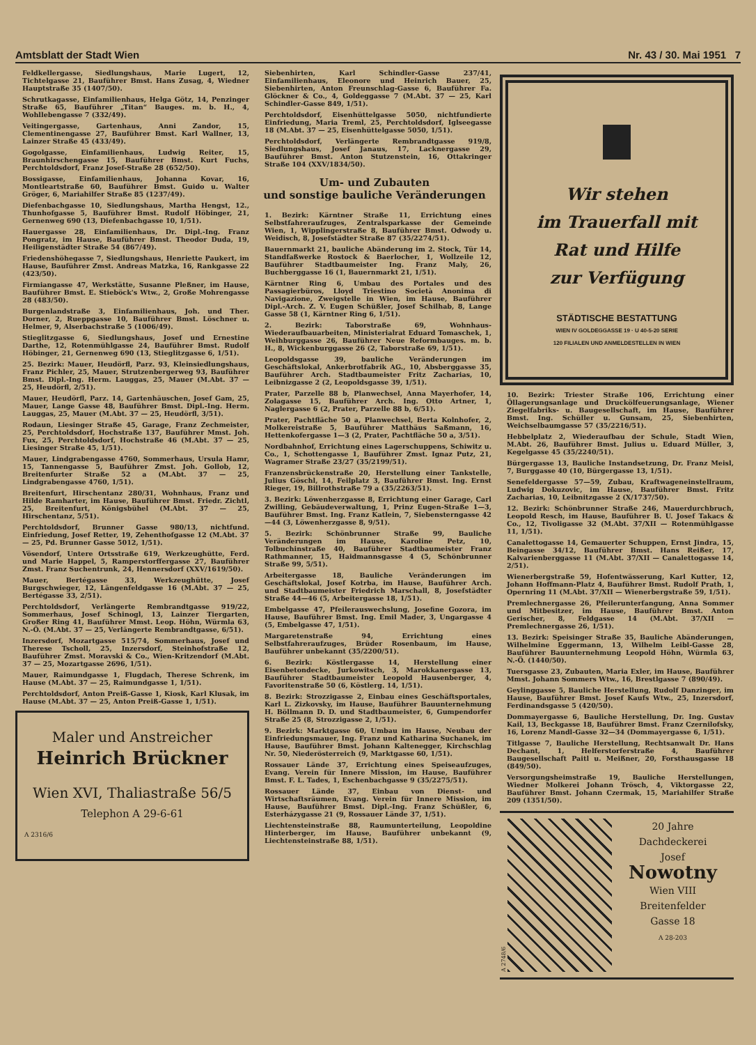Amtsblatt der Stadt Wien Nr. 43 / 30. Mai 1951 7
Feldkellergasse, Siedlungshaus, Marie Lugert, 12, Tichtelgasse 21, Bauführer Bmst. Hans Zusag, 4, Wiedner Hauptstraße 35 (1407/50).
Schrutkagasse, Einfamilienhaus, Helga Götz, 14, Penzinger Straße 65, Bauführer „Titan“ Bauges. m. b. H., 4, Wohllebengasse 7 (332/49).
Veitingergasse, Gartenhaus, Anni Zandor, 15, Clementinengasse 27, Bauführer Bmst. Karl Wallner, 13, Lainzer Straße 45 (433/49).
Gogolgasse, Einfamilienhaus, Ludwig Reiter, 15, Braunhirschengasse 15, Bauführer Bmst. Kurt Fuchs, Perchtoldsdorf, Franz Josef-Straße 28 (652/50).
Bossigasse, Einfamilienhaus, Johanna Kovar, 16, Montleartstraße 60, Bauführer Bmst. Guido u. Walter Gröger, 6, Mariahilfer Straße 85 (1237/49).
Diefenbachgasse 10, Siedlungshaus, Martha Hengst, 12., Thunhofgasse 5, Bauführer Bmst. Rudolf Höbinger, 21, Gernenweg 690 (13, Diefenbachgasse 10, 1/51).
Hauergasse 28, Einfamilienhaus, Dr. Dipl.-Ing. Franz Pongratz, im Hause, Bauführer Bmst. Theodor Duda, 19, Heiligenstädter Straße 54 (867/49).
Friedenshöhegasse 7, Siedlungshaus, Henriette Paukert, im Hause, Bauführer Zmst. Andreas Matzka, 16, Rankgasse 22 (423/50).
Firmiangasse 47, Werkstätte, Susanne Pleßner, im Hause, Bauführer Bmst. E. Stieböck's Wtw., 2, Große Mohrengasse 28 (483/50).
Burgenlandstraße 3, Einfamilienhaus, Joh. und Ther. Dorner, 2, Rueppgasse 10, Bauführer Bmst. Löschner u. Helmer, 9, Alserbachstraße 5 (1006/49).
Stieglitzgasse 6, Siedlungshaus, Josef und Ernestine Darthe, 12, Rotenmühlgasse 24, Bauführer Bmst. Rudolf Höbinger, 21, Gernenweg 690 (13, Stieglitzgasse 6, 1/51).
25. Bezirk: Mauer, Heudörfl, Parz. 93, Kleinsiedlungshaus, Franz Pichler, 25, Mauer, Strutzenbergerweg 93, Bauführer Bmst. Dipl.-Ing. Herm. Lauggas, 25, Mauer (M.Abt. 37 — 25, Heudörfl, 2/51).
Mauer, Heudörfl, Parz. 14, Gartenhäuschen, Josef Gam, 25, Mauer, Lange Gasse 48, Bauführer Bmst. Dipl.-Ing. Herm. Lauggas, 25, Mauer (M.Abt. 37 — 25, Heudörfl, 3/51).
Rodaun, Liesinger Straße 45, Garage, Franz Zechmeister, 25, Perchtoldsdorf, Hochstraße 137, Bauführer Mmst. Joh. Fux, 25, Perchtoldsdorf, Hochstraße 46 (M.Abt. 37 — 25, Liesinger Straße 45, 1/51).
Mauer, Lindgrabengasse 4760, Sommerhaus, Ursula Hamr, 15, Tannengasse 5, Bauführer Zmst. Joh. Gollob, 12, Breitenfurter Straße 52 a (M.Abt. 37 — 25, Lindgrabengasse 4760, 1/51).
Breitenfurt, Hirschentanz 280/31, Wohnhaus, Franz und Hilde Ramharter, im Hause, Bauführer Bmst. Friedr. Zichtl, 25, Breitenfurt, Königsbühel (M.Abt. 37 — 25, Hirschentanz, 5/51).
Perchtoldsdorf, Brunner Gasse 980/13, nichtfund. Einfriedung, Josef Retter, 19, Zehenthofgasse 12 (M.Abt. 37 — 25, Pd. Brunner Gasse 5012, 1/51).
Vösendorf, Untere Ortsstraße 619, Werkzeughütte, Ferd. und Marie Happel, 5, Ramperstorffergasse 27, Bauführer Zmst. Franz Suchentrunk, 24, Hennersdorf (XXV/1619/50).
Mauer, Bertégasse 33, Werkzeughütte, Josef Burgschwieger, 12, Längenfeldgasse 16 (M.Abt. 37 — 25, Bertégasse 33, 2/51).
Perchtoldsdorf, Verlängerte Rembrandtgasse 919/22, Sommerhaus, Josef Schinogl, 13, Lainzer Tiergarten, Großer Ring 41, Bauführer Mmst. Leop. Höhn, Würmla 63, N.-Ö. (M.Abt. 37 — 25, Verlängerte Rembrandtgasse, 6/51).
Inzersdorf, Mozartgasse 515/74, Sommerhaus, Josef und Therese Tscholl, 25, Inzersdorf, Steinhofstraße 12, Bauführer Zmst. Moravski & Co., Wien-Kritzendorf (M.Abt. 37 — 25, Mozartgasse 2696, 1/51).
Mauer, Raimundgasse 1, Flugdach, Therese Schrenk, im Hause (M.Abt. 37 — 25, Raimundgasse 1, 1/51).
Perchtoldsdorf, Anton Preiß-Gasse 1, Kiosk, Karl Klusak, im Hause (M.Abt. 37 — 25, Anton Preiß-Gasse 1, 1/51).
Maler und Anstreicher
Heinrich Brückner
Wien XVI, Thaliastraße 56/5
Telephon A 29-6-61
A 2316/6
Siebenhirten, Karl Schindler-Gasse 237/41, Einfamilienhaus, Eleonore und Heinrich Bauer, 25, Siebenhirten, Anton Freunschlag-Gasse 6, Bauführer Fa. Glöckner & Co., 4, Goldeggasse 7 (M.Abt. 37 — 25, Karl Schindler-Gasse 849, 1/51).
Perchtoldsdorf, Eisenhüttelgasse 5050, nichtfundierte Einfriedung, Maria Treml, 25, Perchtoldsdorf, Iglseegasse 18 (M.Abt. 37 — 25, Eisenhüttelgasse 5050, 1/51).
Perchtoldsdorf, Verlängerte Rembrandtgasse 919/8, Siedlungshaus, Josef Janaus, 17, Lacknergasse 29, Bauführer Bmst. Anton Stutzenstein, 16, Ottakringer Straße 104 (XXV/1834/50).
Um- und Zubauten
und sonstige bauliche Veränderungen
1. Bezirk: Kärntner Straße 11, Errichtung eines Selbstfahreraufzuges, Zentralsparkasse der Gemeinde Wien, 1, Wipplingerstraße 8, Bauführer Bmst. Odwody u. Weidisch, 8, Josefstädter Straße 87 (35/2274/51).
Bauernmarkt 21, bauliche Abänderung im 2. Stock, Tür 14, Standfaßwerke Rostock & Baerlocher, 1, Wollzeile 12, Bauführer Stadtbaumeister Ing. Franz Maly, 26, Buchberggasse 16 (1, Bauernmarkt 21, 1/51).
Kärntner Ring 6, Umbau des Portales und des Passagierbüros, Lloyd Triestino Società Anonima di Navigazione, Zweigstelle in Wien, im Hause, Bauführer Dipl.-Arch. Z. V. Eugen Schüßler, Josef Schilhab, 8, Lange Gasse 58 (1, Kärntner Ring 6, 1/51).
2. Bezirk: Taborstraße 69, Wohnhaus-Wiederaufbauarbeiten, Ministerialrat Eduard Tomaschek, 1, Weihburggasse 26, Bauführer Neue Reformbauges. m. b. H., 8, Wickenburggasse 26 (2, Taborstraße 69, 1/51).
Leopoldsgasse 39, bauliche Veränderungen im Geschäftslokal, Ankerbrotfabrik AG., 10, Absberggasse 35, Bauführer Arch. Stadtbaumeister Fritz Zacharias, 10, Leibnizgasse 2 (2, Leopoldsgasse 39, 1/51).
Prater, Parzelle 88 b, Planwechsel, Anna Mayerhofer, 14, Zolagasse 15, Bauführer Arch. Ing. Otto Artner, 1, Naglergasse 6 (2, Prater, Parzelle 88 b, 6/51).
Prater, Pachtfläche 50 a, Planwechsel, Berta Kolnhofer, 2, Molkereistraße 5, Bauführer Matthäus Saßmann, 16, Hettenkofergasse 1—3 (2, Prater, Pachtfläche 50 a, 3/51).
Nordbahnhof, Errichtung eines Lagerschuppens, Schiwitz u. Co., 1, Schottengasse 1, Bauführer Zmst. Ignaz Putz, 21, Wagramer Straße 23/27 (35/2199/51).
Franzensbrückenstraße 20, Herstellung einer Tankstelle, Julius Göschl, 14, Feilplatz 3, Bauführer Bmst. Ing. Ernst Rieger, 19, Billrothstraße 79 a (35/2263/51).
3. Bezirk: Löwenherzgasse 8, Errichtung einer Garage, Carl Zwilling, Gebäudeverwaltung, 1, Prinz Eugen-Straße 1—3, Bauführer Bmst. Ing. Franz Katlein, 7, Siebensterngasse 42—44 (3, Löwenherzgasse 8, 9/51).
5. Bezirk: Schönbrunner Straße 99, Bauliche Veränderungen im Hause, Karoline Petz, 10, Tolbuchinstraße 40, Bauführer Stadtbaumeister Franz Rathmanner, 15, Haidmannsgasse 4 (5, Schönbrunner Straße 99, 5/51).
Arbeitergasse 18, Bauliche Veränderungen im Geschäftslokal, Josef Kotrba, im Hause, Bauführer Arch. und Stadtbaumeister Friedrich Marschall, 8, Josefstädter Straße 44—46 (5, Arbeitergasse 18, 1/51).
Embelgasse 47, Pfeilerauswechslung, Josefine Gozora, im Hause, Bauführer Bmst. Ing. Emil Mader, 3, Ungargasse 4 (5, Embelgasse 47, 1/51).
Margaretenstraße 94, Errichtung eines Selbstfahreraufzuges, Brüder Rosenbaum, im Hause, Bauführer unbekannt (35/2200/51).
6. Bezirk: Köstlergasse 14, Herstellung einer Eisenbetondecke, Jurkowitsch, 3, Marokkanergasse 13, Bauführer Stadtbaumeister Leopold Hausenberger, 4, Favoritenstraße 50 (6, Köstlerg. 14, 1/51).
8. Bezirk: Strozzigasse 2, Einbau eines Geschäftsportales, Karl L. Zizkovsky, im Hause, Bauführer Bauunternehmung H. Böllmann D. D. und Stadtbaumeister, 6, Gumpendorfer Straße 25 (8, Strozzigasse 2, 1/51).
9. Bezirk: Marktgasse 60, Umbau im Hause, Neubau der Einfriedungsmauer, Ing. Franz und Katharina Suchanek, im Hause, Bauführer Bmst. Johann Kaltenegger, Kirchschlag Nr. 50, Niederösterreich (9, Marktgasse 60, 1/51).
Rossauer Lände 37, Errichtung eines Speiseaufzuges, Evang. Verein für Innere Mission, im Hause, Bauführer Bmst. F. L. Tades, 1, Eschenbachgasse 9 (35/2275/51).
Rossauer Lände 37, Einbau von Dienst- und Wirtschaftsräumen, Evang. Verein für Innere Mission, im Hause, Bauführer Bmst. Dipl.-Ing. Franz Schüßler, 6, Esterházygasse 21 (9, Rossauer Lände 37, 1/51).
Liechtensteinstraße 88, Raumunterteilung, Leopoldine Hinterberger, im Hause, Bauführer unbekannt (9, Liechtensteinstraße 88, 1/51).
Wir stehen
im Trauerfall mit
Rat und Hilfe
zur Verfügung
STÄDTISCHE BESTATTUNG
WIEN IV GOLDEGGASSE 19 · U 40-5-20 SERIE
120 FILIALEN UND ANMELDESTELLEN IN WIEN
10. Bezirk: Triester Straße 106, Errichtung einer Öllagerungsanlage und Druckölfeuerungsanlage, Wiener Ziegelfabriks- u. Baugesellschaft, im Hause, Bauführer Bmst. Ing. Schüller u. Gunsam, 25, Siebenhirten, Weichselbaumgasse 57 (35/2216/51).
Hebbelplatz 2, Wiederaufbau der Schule, Stadt Wien, M.Abt. 26, Bauführer Bmst. Julius u. Eduard Müller, 3, Kegelgasse 45 (35/2240/51).
Bürgergasse 13, Bauliche Instandsetzung, Dr. Franz Meisl, 7, Burggasse 40 (10, Bürgergasse 13, 1/51).
Senefeldergasse 57—59, Zubau, Kraftwageneinstellraum, Ludwig Dokuzovic, im Hause, Bauführer Bmst. Fritz Zacharias, 10, Leibnitzgasse 2 (X/1737/50).
12. Bezirk: Schönbrunner Straße 246, Mauerdurchbruch, Leopold Resch, im Hause, Bauführer B. U. Josef Takacs & Co., 12, Tivoligasse 32 (M.Abt. 37/XII — Rotenmühlgasse 11, 1/51).
Canalettogasse 14, Gemauerter Schuppen, Ernst Jindra, 15, Beingasse 34/12, Bauführer Bmst. Hans Reißer, 17, Kalvarienberggasse 11 (M.Abt. 37/XII — Canalettogasse 14, 2/51).
Wienerbergstraße 59, Hofentwässerung, Karl Kutter, 12, Johann Hoffmann-Platz 4, Bauführer Bmst. Rudolf Prath, 1, Opernring 11 (M.Abt. 37/XII — Wienerbergstraße 59, 1/51).
Premlechnergasse 26, Pfeilerunterfangung, Anna Sommer und Mitbesitzer, im Hause, Bauführer Bmst. Anton Gerischer, 8, Feldgasse 14 (M.Abt. 37/XII — Premlechnergasse 26, 1/51).
13. Bezirk: Speisinger Straße 35, Bauliche Abänderungen, Wilhelmine Eggermann, 13, Wilhelm Leibl-Gasse 28, Bauführer Bauunternehmung Leopold Höhn, Würmla 63, N.-Ö. (1440/50).
Tuersgasse 23, Zubauten, Maria Exler, im Hause, Bauführer Mmst. Johann Sommers Wtw., 16, Brestlgasse 7 (890/49).
Geylinggasse 5, Bauliche Herstellung, Rudolf Danzinger, im Hause, Bauführer Bmst. Josef Kaufs Wtw., 25, Inzersdorf, Ferdinandsgasse 5 (420/50).
Dommayergasse 6, Bauliche Herstellung, Dr. Ing. Gustav Kail, 13, Beckgasse 18, Bauführer Bmst. Franz Czernilofsky, 16, Lorenz Mandl-Gasse 32—34 (Dommayergasse 6, 1/51).
Titlgasse 7, Bauliche Herstellung, Rechtsanwalt Dr. Hans Dechant, 1, Helferstorferstraße 4, Bauführer Baugesellschaft Paitl u. Meißner, 20, Forsthausgasse 18 (849/50).
Versorgungsheimstraße 19, Bauliche Herstellungen, Wiedner Molkerei Johann Trösch, 4, Viktorgasse 22, Bauführer Bmst. Johann Czermak, 15, Mariahilfer Straße 209 (1351/50).
A 2748/6
20 Jahre
Dachdeckerei
Josef
Nowotny
Wien VIII
Breitenfelder
Gasse 18
A 28-203